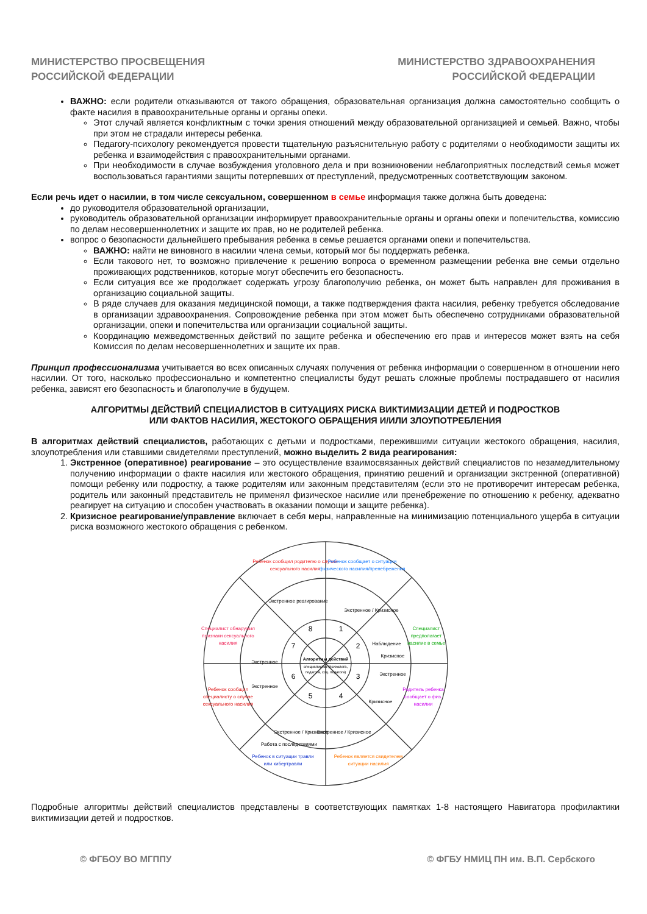МИНИСТЕРСТВО ПРОСВЕЩЕНИЯ
РОССИЙСКОЙ ФЕДЕРАЦИИ
МИНИСТЕРСТВО ЗДРАВООХРАНЕНИЯ
РОССИЙСКОЙ ФЕДЕРАЦИИ
ВАЖНО: если родители отказываются от такого обращения, образовательная организация должна самостоятельно сообщить о факте насилия в правоохранительные органы и органы опеки.
Этот случай является конфликтным с точки зрения отношений между образовательной организацией и семьей. Важно, чтобы при этом не страдали интересы ребенка.
Педагогу-психологу рекомендуется провести тщательную разъяснительную работу с родителями о необходимости защиты их ребенка и взаимодействия с правоохранительными органами.
При необходимости в случае возбуждения уголовного дела и при возникновении неблагоприятных последствий семья может воспользоваться гарантиями защиты потерпевших от преступлений, предусмотренных соответствующим законом.
Если речь идет о насилии, в том числе сексуальном, совершенном в семье информация также должна быть доведена:
до руководителя образовательной организации,
руководитель образовательной организации информирует правоохранительные органы и органы опеки и попечительства, комиссию по делам несовершеннолетних и защите их прав, но не родителей ребенка.
вопрос о безопасности дальнейшего пребывания ребенка в семье решается органами опеки и попечительства.
ВАЖНО: найти не виновного в насилии члена семьи, который мог бы поддержать ребенка.
Если такового нет, то возможно привлечение к решению вопроса о временном размещении ребенка вне семьи отдельно проживающих родственников, которые могут обеспечить его безопасность.
Если ситуация все же продолжает содержать угрозу благополучию ребенка, он может быть направлен для проживания в организацию социальной защиты.
В ряде случаев для оказания медицинской помощи, а также подтверждения факта насилия, ребенку требуется обследование в организации здравоохранения. Сопровождение ребенка при этом может быть обеспечено сотрудниками образовательной организации, опеки и попечительства или организации социальной защиты.
Координацию межведомственных действий по защите ребенка и обеспечению его прав и интересов может взять на себя Комиссия по делам несовершеннолетних и защите их прав.
Принцип профессионализма учитывается во всех описанных случаях получения от ребенка информации о совершенном в отношении него насилии. От того, насколько профессионально и компетентно специалисты будут решать сложные проблемы пострадавшего от насилия ребенка, зависят его безопасность и благополучие в будущем.
АЛГОРИТМЫ ДЕЙСТВИЙ СПЕЦИАЛИСТОВ В СИТУАЦИЯХ РИСКА ВИКТИМИЗАЦИИ ДЕТЕЙ И ПОДРОСТКОВ
ИЛИ ФАКТОВ НАСИЛИЯ, ЖЕСТОКОГО ОБРАЩЕНИЯ И/ИЛИ ЗЛОУПОТРЕБЛЕНИЯ
В алгоритмах действий специалистов, работающих с детьми и подростками, пережившими ситуации жестокого обращения, насилия, злоупотребления или ставшими свидетелями преступлений, можно выделить 2 вида реагирования:
1. Экстренное (оперативное) реагирование – это осуществление взаимосвязанных действий специалистов по незамедлительному получению информации о факте насилия или жестокого обращения, принятию решений и организации экстренной (оперативной) помощи ребенку или подростку, а также родителям или законным представителям (если это не противоречит интересам ребенка, родитель или законный представитель не применял физическое насилие или пренебрежение по отношению к ребенку, адекватно реагирует на ситуацию и способен участвовать в оказании помощи и защите ребенка).
2. Кризисное реагирование/управление включает в себя меры, направленные на минимизацию потенциального ущерба в ситуации риска возможного жестокого обращения с ребенком.
Алгоритмы действий
специалистов (психолога,
педагога, соц. педагога)
8
1
2
3
4
5
6
7
Ребенок сообщил родителю о случае
сексуального насилия
Ребенок сообщает о ситуации
физического насилия/пренебрежения
Специалист
предполагает
насилие в семье
Родитель ребенка
сообщает о физ.
насилии
Ребенок является свидетелем
ситуации насилия
Ребенок в ситуации травли
или кибертравли
Ребенок сообщил
специалисту о случае
сексуального насилия
Специалист обнаружил
признаки сексуального
насилия
Экстренное реагирование
Экстренное
Экстренное
Экстренное / Кризисное
Наблюдение
Кризисное
Экстренное
Кризисное
Экстренное / Кризисное
Экстренное / Кризисное
Работа с последствиями
Подробные алгоритмы действий специалистов представлены в соответствующих памятках 1-8 настоящего Навигатора профилактики виктимизации детей и подростков.
© ФГБОУ ВО МГППУ © ФГБУ НМИЦ ПН им. В.П. Сербского